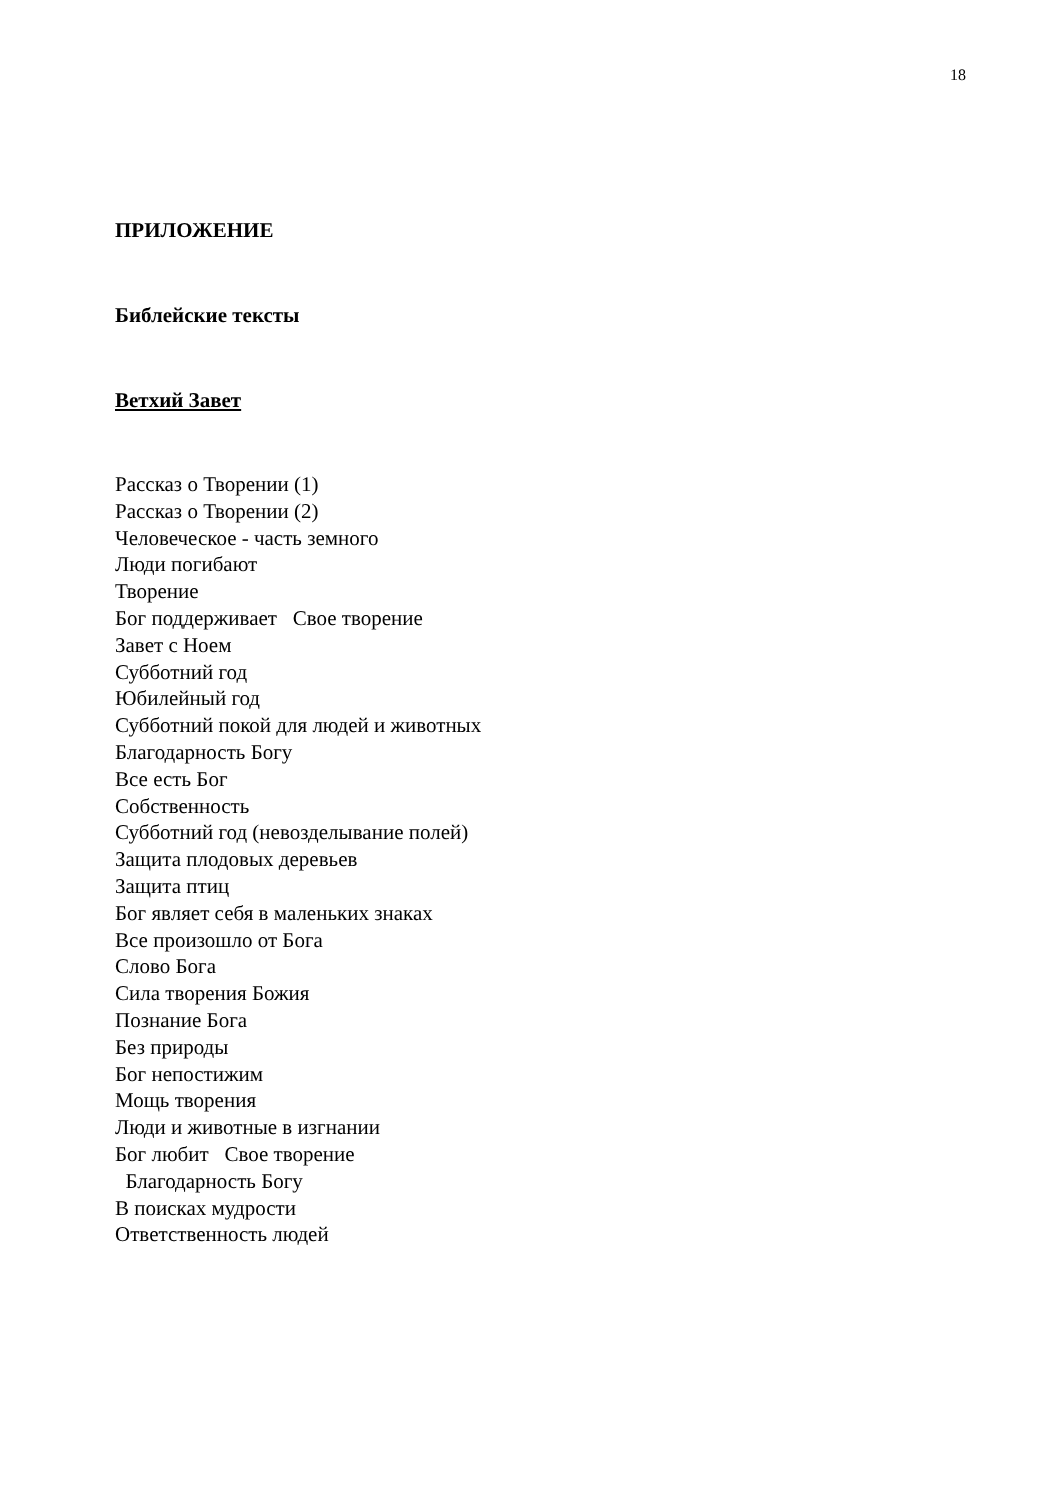18
ПРИЛОЖЕНИЕ
Библейские тексты
Ветхий Завет
Рассказ о Творении (1) Рассказ о Творении (2) Человеческое - часть земного Люди погибают Творение Бог поддерживает Свое творение Завет с Ноем Субботний год Юбилейный год Субботний покой для людей и животных Благодарность Богу Все есть Бог Собственность Субботний год (невозделывание полей) Защита плодовых деревьев Защита птиц Бог являет себя в маленьких знаках Все произошло от Бога Слово Бога Сила творения Божия Познание Бога Без природы Бог непостижим Мощь творения Люди и животные в изгнании Бог любит Свое творение Благодарность Богу В поисках мудрости Ответственность людей